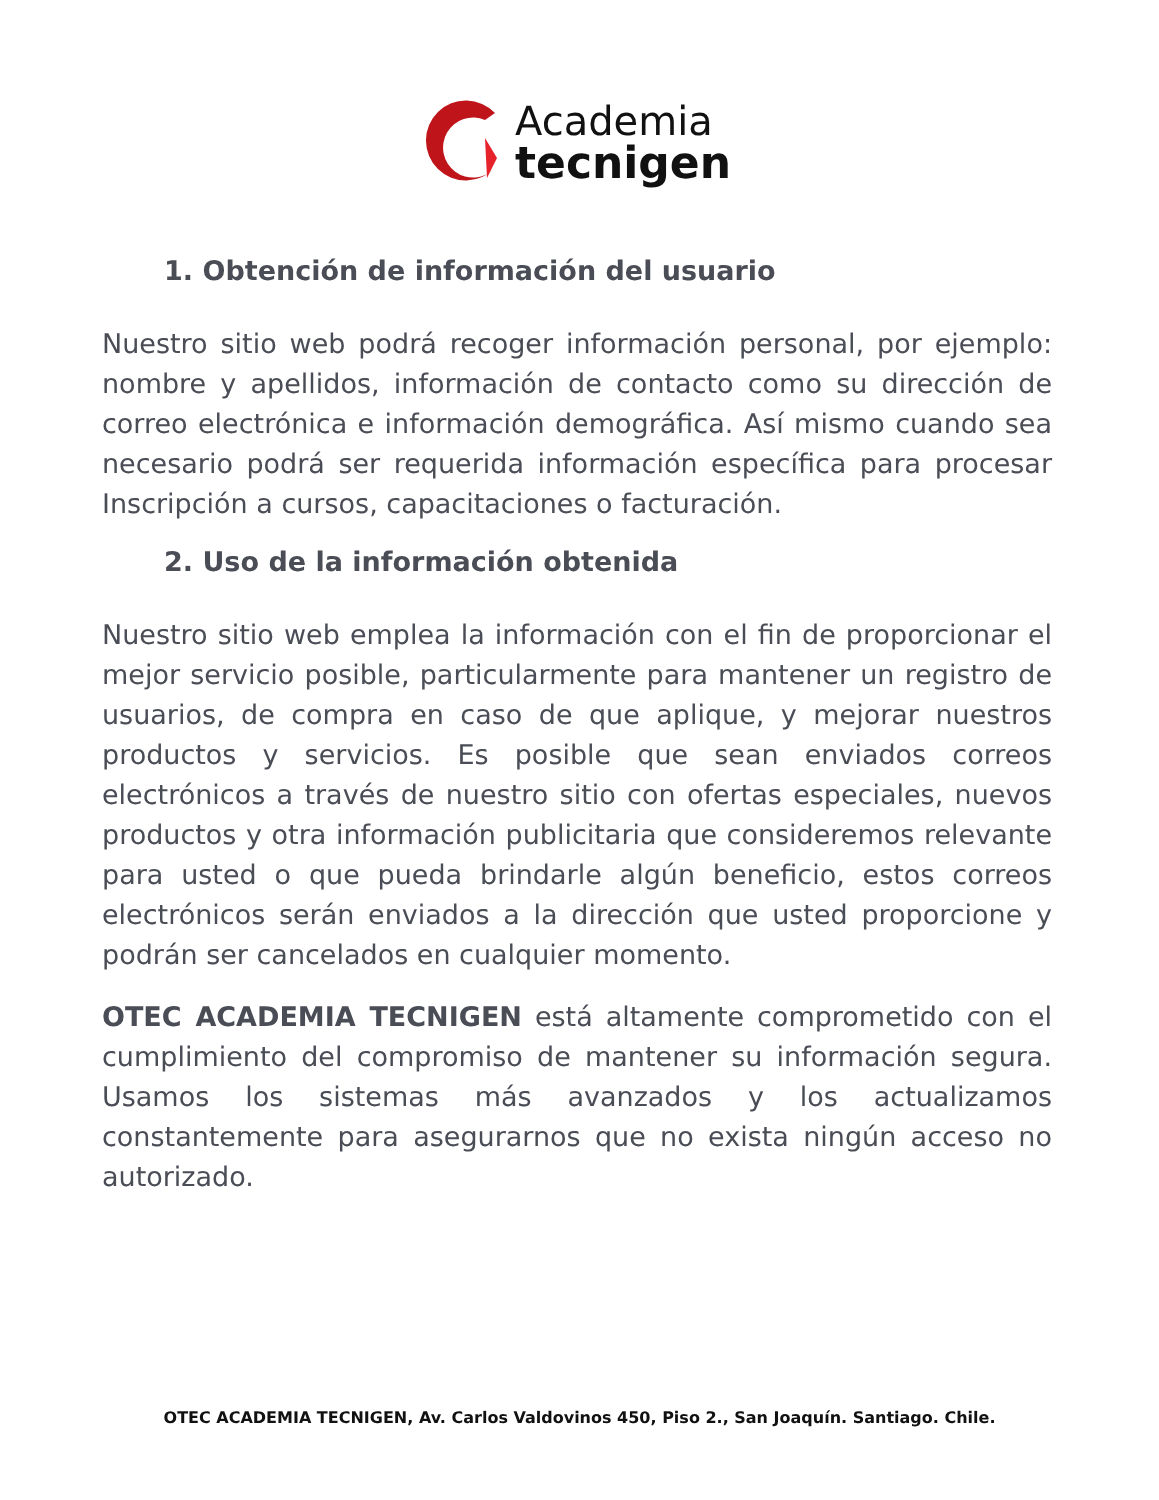Academia
tecnigen
1. Obtención de información del usuario
Nuestro sitio web podrá recoger información personal, por ejemplo: nombre y apellidos, información de contacto como su dirección de correo electrónica e información demográfica. Así mismo cuando sea necesario podrá ser requerida información específica para procesar Inscripción a cursos, capacitaciones o facturación.
2. Uso de la información obtenida
Nuestro sitio web emplea la información con el fin de proporcionar el mejor servicio posible, particularmente para mantener un registro de usuarios, de compra en caso de que aplique, y mejorar nuestros productos y servicios. Es posible que sean enviados correos electrónicos a través de nuestro sitio con ofertas especiales, nuevos productos y otra información publicitaria que consideremos relevante para usted o que pueda brindarle algún beneficio, estos correos electrónicos serán enviados a la dirección que usted proporcione y podrán ser cancelados en cualquier momento.
OTEC ACADEMIA TECNIGEN está altamente comprometido con el cumplimiento del compromiso de mantener su información segura. Usamos los sistemas más avanzados y los actualizamos constantemente para asegurarnos que no exista ningún acceso no autorizado.
OTEC ACADEMIA TECNIGEN, Av. Carlos Valdovinos 450, Piso 2., San Joaquín. Santiago. Chile.